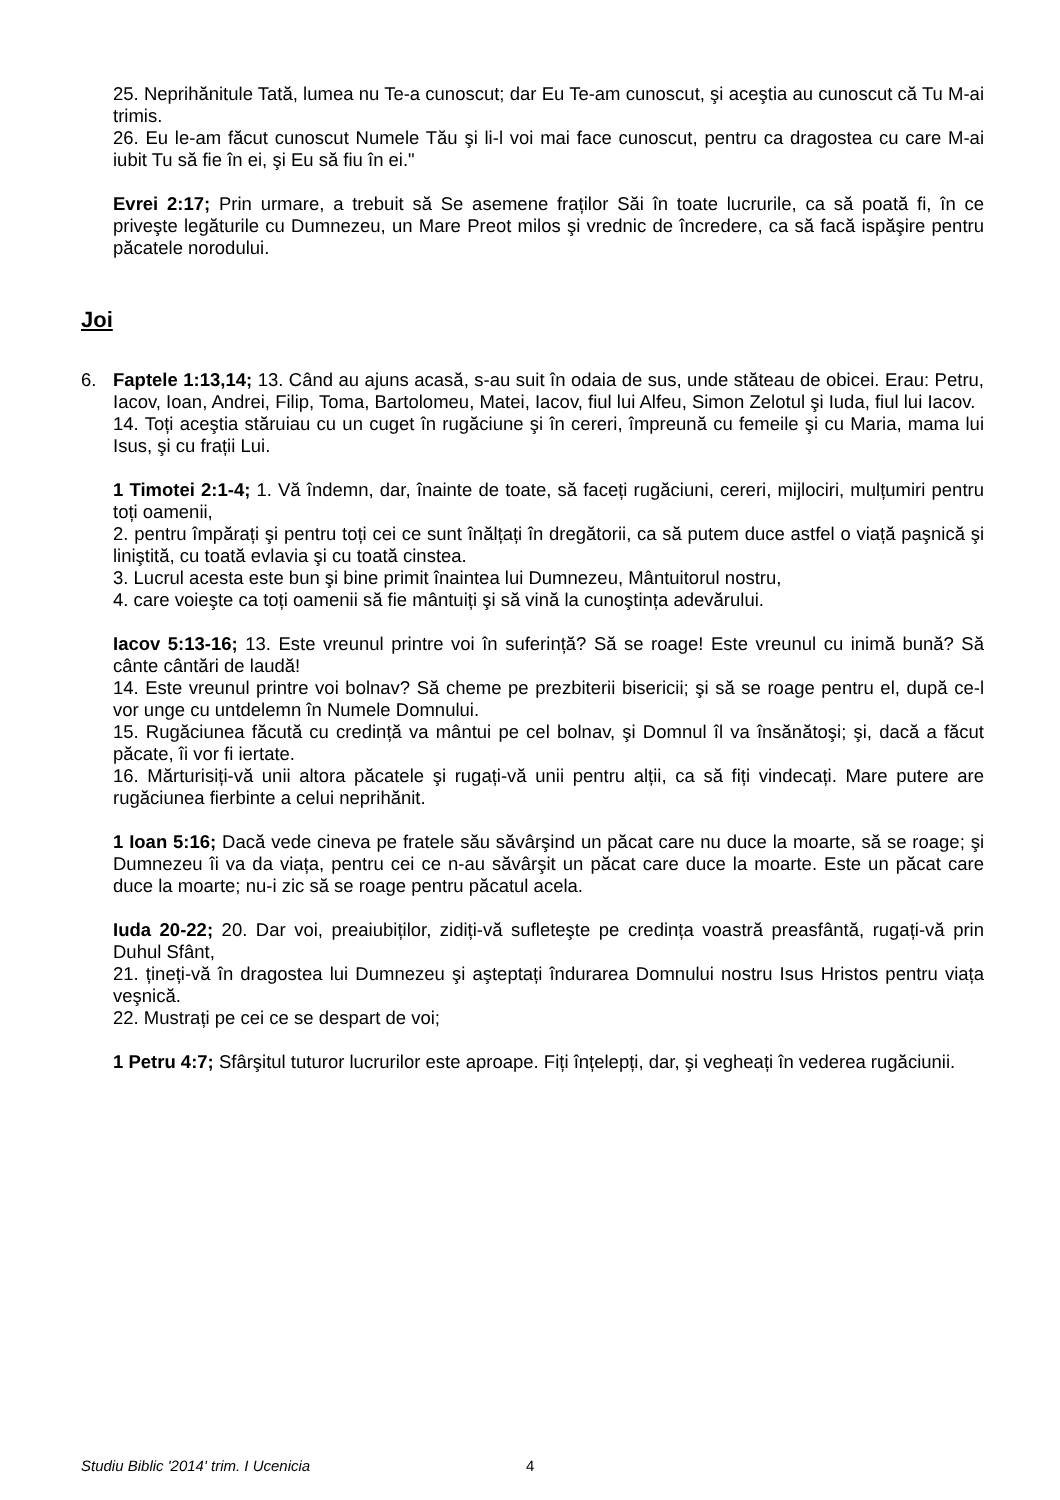25. Neprihănitule Tată, lumea nu Te-a cunoscut; dar Eu Te-am cunoscut, şi aceştia au cunoscut că Tu M-ai trimis.
26. Eu le-am făcut cunoscut Numele Tău şi li-l voi mai face cunoscut, pentru ca dragostea cu care M-ai iubit Tu să fie în ei, şi Eu să fiu în ei."
Evrei 2:17; Prin urmare, a trebuit să Se asemene fraților Săi în toate lucrurile, ca să poată fi, în ce priveşte legăturile cu Dumnezeu, un Mare Preot milos şi vrednic de încredere, ca să facă ispăşire pentru păcatele norodului.
Joi
6. Faptele 1:13,14; 13. Când au ajuns acasă, s-au suit în odaia de sus, unde stăteau de obicei. Erau: Petru, Iacov, Ioan, Andrei, Filip, Toma, Bartolomeu, Matei, Iacov, fiul lui Alfeu, Simon Zelotul şi Iuda, fiul lui Iacov.
14. Toți aceştia stăruiau cu un cuget în rugăciune şi în cereri, împreună cu femeile şi cu Maria, mama lui Isus, şi cu frații Lui.
1 Timotei 2:1-4; 1. Vă îndemn, dar, înainte de toate, să faceți rugăciuni, cereri, mijlociri, mulțumiri pentru toți oamenii,
2. pentru împărați şi pentru toți cei ce sunt înălțați în dregătorii, ca să putem duce astfel o viață paşnică şi liniştită, cu toată evlavia şi cu toată cinstea.
3. Lucrul acesta este bun şi bine primit înaintea lui Dumnezeu, Mântuitorul nostru,
4. care voieşte ca toți oamenii să fie mântuiți şi să vină la cunoştința adevărului.
Iacov 5:13-16; 13. Este vreunul printre voi în suferință? Să se roage! Este vreunul cu inimă bună? Să cânte cântări de laudă!
14. Este vreunul printre voi bolnav? Să cheme pe prezbiterii bisericii; şi să se roage pentru el, după ce-l vor unge cu untdelemn în Numele Domnului.
15. Rugăciunea făcută cu credință va mântui pe cel bolnav, şi Domnul îl va însănătoşi; şi, dacă a făcut păcate, îi vor fi iertate.
16. Mărturisiți-vă unii altora păcatele şi rugați-vă unii pentru alții, ca să fiți vindecați. Mare putere are rugăciunea fierbinte a celui neprihănit.
1 Ioan 5:16; Dacă vede cineva pe fratele său săvârşind un păcat care nu duce la moarte, să se roage; şi Dumnezeu îi va da viața, pentru cei ce n-au săvârşit un păcat care duce la moarte. Este un păcat care duce la moarte; nu-i zic să se roage pentru păcatul acela.
Iuda 20-22; 20. Dar voi, preaiubiților, zidiți-vă sufleteşte pe credința voastră preasfântă, rugați-vă prin Duhul Sfânt,
21. țineți-vă în dragostea lui Dumnezeu şi aşteptați îndurarea Domnului nostru Isus Hristos pentru viața veşnică.
22. Mustrați pe cei ce se despart de voi;
1 Petru 4:7; Sfârşitul tuturor lucrurilor este aproape. Fiți înțelepți, dar, şi vegheați în vederea rugăciunii.
Studiu Biblic '2014' trim. I Ucenicia
4